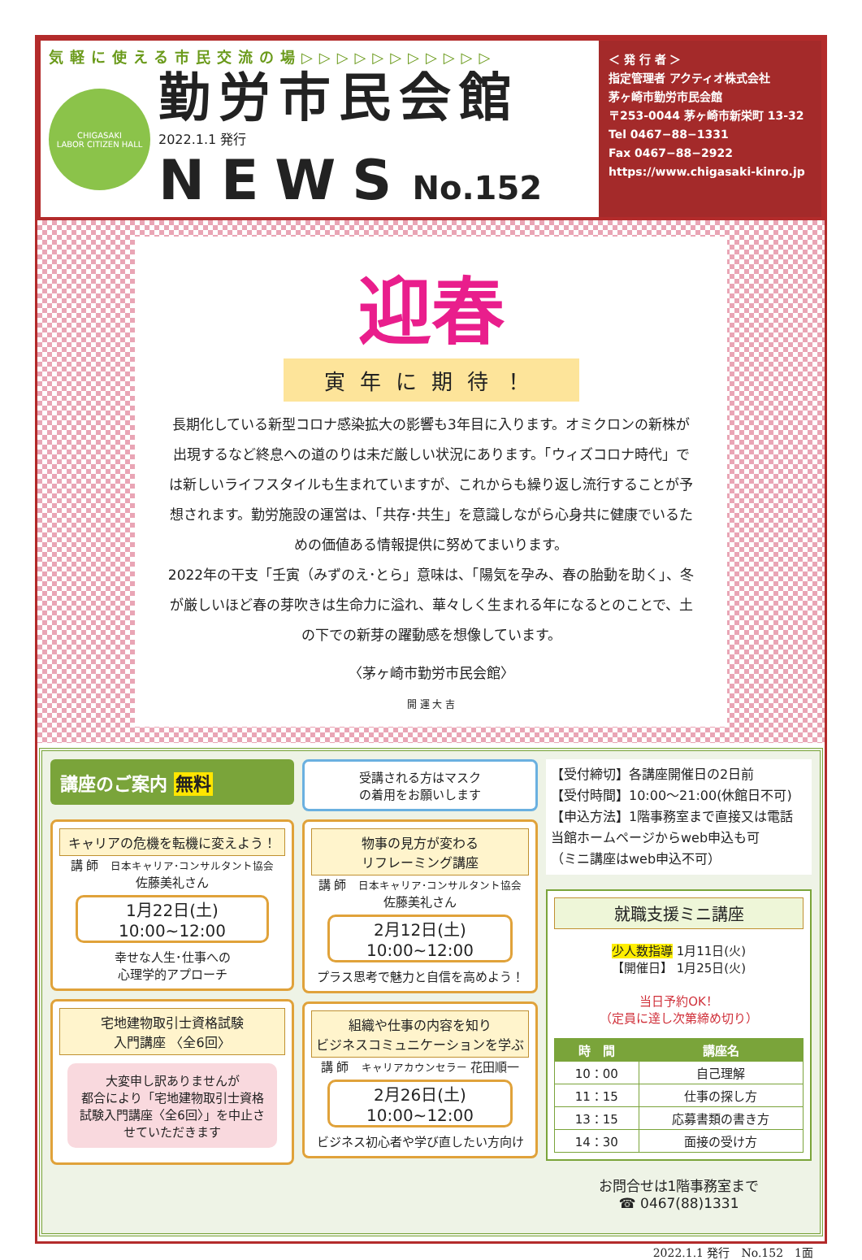気軽に使える市民交流の場▷▷▷▷▷▷▷▷▷▷▷
CHIGASAKI
LABOR CITIZEN HALL
勤労市民会館
2022.1.1 発行
NEWS No.152
＜ 発 行 者 ＞
指定管理者 アクティオ株式会社
茅ヶ崎市勤労市民会館
〒253-0044 茅ヶ崎市新栄町 13-32
Tel 0467−88−1331
Fax 0467−88−2922
https://www.chigasaki-kinro.jp
迎春
寅年に期待！
長期化している新型コロナ感染拡大の影響も3年目に入ります。オミクロンの新株が出現するなど終息への道のりは未だ厳しい状況にあります。「ウィズコロナ時代」では新しいライフスタイルも生まれていますが、これからも繰り返し流行することが予想されます。勤労施設の運営は、「共存･共生」を意識しながら心身共に健康でいるための価値ある情報提供に努めてまいります。
2022年の干支「壬寅（みずのえ･とら」意味は、「陽気を孕み、春の胎動を助く」、冬が厳しいほど春の芽吹きは生命力に溢れ、華々しく生まれる年になるとのことで、土の下での新芽の躍動感を想像しています。
〈茅ヶ崎市勤労市民会館〉
開 運 大 吉
講座のご案内 無料
キャリアの危機を転機に変えよう！
講 師　日本キャリア･コンサルタント協会
佐藤美礼さん
1月22日(土)
10:00~12:00
幸せな人生･仕事への
心理学的アプローチ
宅地建物取引士資格試験
入門講座 〈全6回〉
大変申し訳ありませんが
都合により「宅地建物取引士資格試験入門講座〈全6回〉」を中止させていただきます
受講される方はマスク
の着用をお願いします
物事の見方が変わる
リフレーミング講座
講 師　日本キャリア･コンサルタント協会
佐藤美礼さん
2月12日(土)
10:00~12:00
プラス思考で魅力と自信を高めよう！
組織や仕事の内容を知り
ビジネスコミュニケーションを学ぶ
講 師　キャリアカウンセラー 花田順一
2月26日(土)
10:00~12:00
ビジネス初心者や学び直したい方向け
【受付締切】各講座開催日の2日前
【受付時間】10:00〜21:00(休館日不可)
【申込方法】1階事務室まで直接又は電話
当館ホームページからweb申込も可
（ミニ講座はweb申込不可）
就職支援ミニ講座
少人数指導 1月11日(火)
【開催日】 1月25日(火)
当日予約OK！
（定員に達し次第締め切り）
| 時 間 | 講座名 |
| --- | --- |
| 10：00 | 自己理解 |
| 11：15 | 仕事の探し方 |
| 13：15 | 応募書類の書き方 |
| 14：30 | 面接の受け方 |
お問合せは1階事務室まで
☎ 0467(88)1331
2022.1.1 発行　No.152　1面